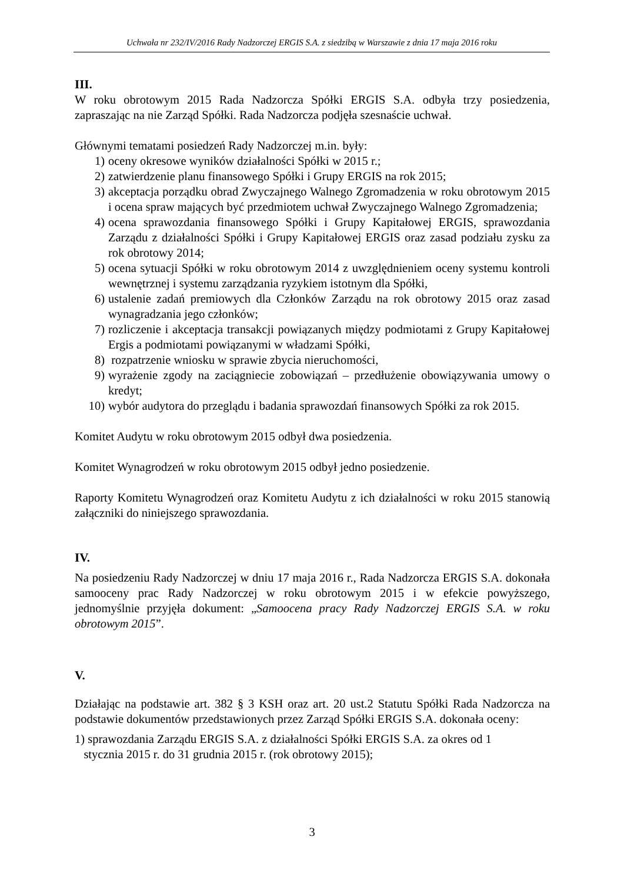Uchwała nr 232/IV/2016 Rady Nadzorczej ERGIS S.A. z siedzibą w Warszawie z dnia 17 maja 2016 roku
III.
W roku obrotowym 2015 Rada Nadzorcza Spółki ERGIS S.A. odbyła trzy posiedzenia, zapraszając na nie Zarząd Spółki. Rada Nadzorcza podjęła szesnaście uchwał.
Głównymi tematami posiedzeń Rady Nadzorczej m.in. były:
1) oceny okresowe wyników działalności Spółki w 2015 r.;
2) zatwierdzenie planu finansowego Spółki i Grupy ERGIS na rok 2015;
3) akceptacja porządku obrad Zwyczajnego Walnego Zgromadzenia w roku obrotowym 2015 i ocena spraw mających być przedmiotem uchwał Zwyczajnego Walnego Zgromadzenia;
4) ocena sprawozdania finansowego Spółki i Grupy Kapitałowej ERGIS, sprawozdania Zarządu z działalności Spółki i Grupy Kapitałowej ERGIS oraz zasad podziału zysku za rok obrotowy 2014;
5) ocena sytuacji Spółki w roku obrotowym 2014 z uwzględnieniem oceny systemu kontroli wewnętrznej i systemu zarządzania ryzykiem istotnym dla Spółki,
6) ustalenie zadań premiowych dla Członków Zarządu na rok obrotowy 2015 oraz zasad wynagradzania jego członków;
7) rozliczenie i akceptacja transakcji powiązanych między podmiotami z Grupy Kapitałowej Ergis a podmiotami powiązanymi w władzami Spółki,
8) rozpatrzenie wniosku w sprawie zbycia nieruchomości,
9) wyrażenie zgody na zaciągniecie zobowiązań – przedłużenie obowiązywania umowy o kredyt;
10) wybór audytora do przeglądu i badania sprawozdań finansowych Spółki za rok 2015.
Komitet Audytu w roku obrotowym 2015 odbył dwa posiedzenia.
Komitet Wynagrodzeń w roku obrotowym 2015 odbył jedno posiedzenie.
Raporty Komitetu Wynagrodzeń oraz Komitetu Audytu z ich działalności w roku 2015 stanowią załączniki do niniejszego sprawozdania.
IV.
Na posiedzeniu Rady Nadzorczej w dniu 17 maja 2016 r., Rada Nadzorcza ERGIS S.A. dokonała samooceny prac Rady Nadzorczej w roku obrotowym 2015 i w efekcie powyższego, jednomyślnie przyjęła dokument: „Samoocena pracy Rady Nadzorczej ERGIS S.A. w roku obrotowym 2015”.
V.
Działając na podstawie art. 382 § 3 KSH oraz art. 20 ust.2 Statutu Spółki Rada Nadzorcza na podstawie dokumentów przedstawionych przez Zarząd Spółki ERGIS S.A. dokonała oceny:
1) sprawozdania Zarządu ERGIS S.A. z działalności Spółki ERGIS S.A. za okres od 1
stycznia 2015 r. do 31 grudnia 2015 r. (rok obrotowy 2015);
3